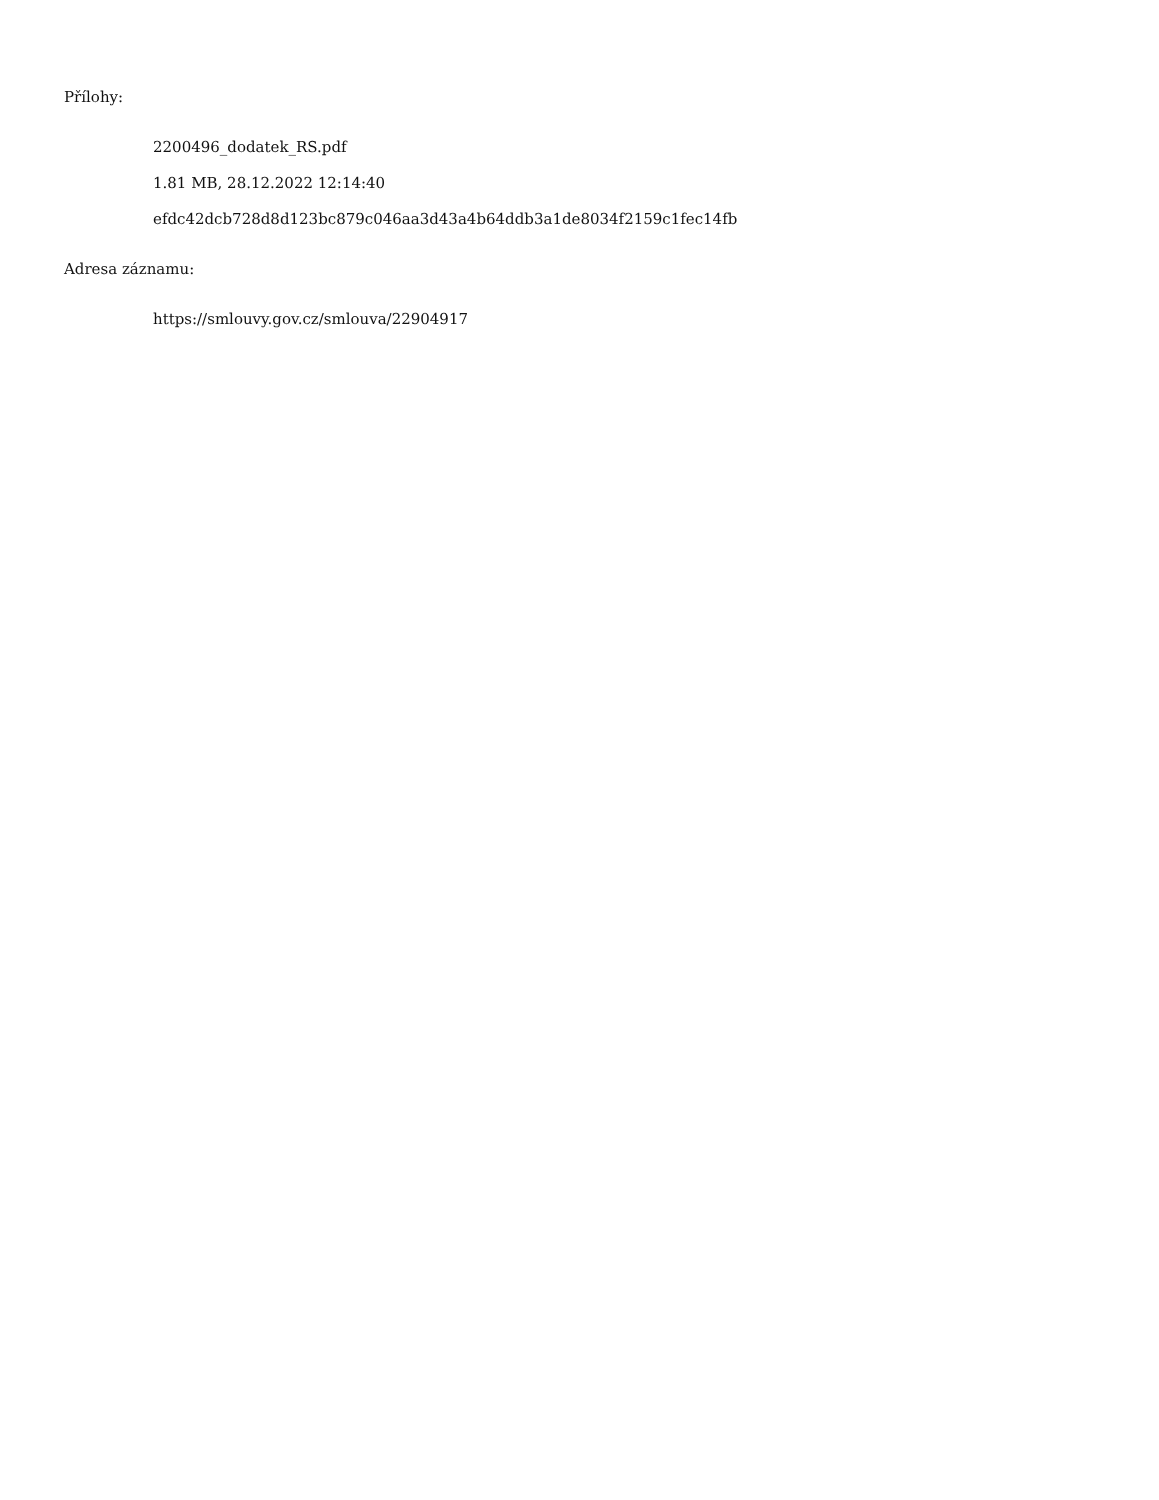Přílohy:
2200496_dodatek_RS.pdf
1.81 MB, 28.12.2022 12:14:40
efdc42dcb728d8d123bc879c046aa3d43a4b64ddb3a1de8034f2159c1fec14fb
Adresa záznamu:
https://smlouvy.gov.cz/smlouva/22904917